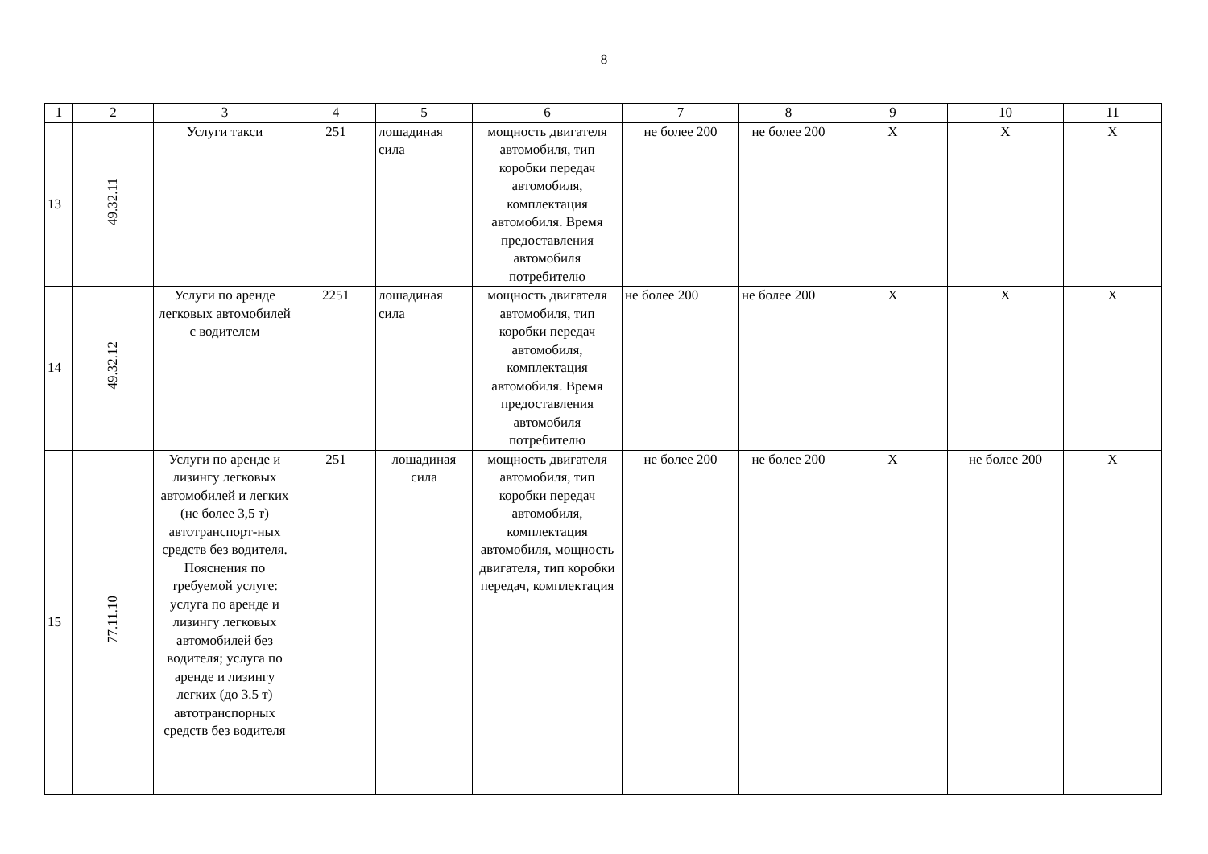8
| 1 | 2 | 3 | 4 | 5 | 6 | 7 | 8 | 9 | 10 | 11 |
| 13 | 49.32.11 | Услуги такси | 251 | лошадиная сила | мощность двигателя автомобиля, тип коробки передач автомобиля, комплектация автомобиля. Время предоставления автомобиля потребителю | не более 200 | не более 200 | X | X | X |
| 14 | 49.32.12 | Услуги по аренде легковых автомобилей с водителем | 2251 | лошадиная сила | мощность двигателя автомобиля, тип коробки передач автомобиля, комплектация автомобиля. Время предоставления автомобиля потребителю | не более 200 | не более 200 | X | X | X |
| 15 | 77.11.10 | Услуги по аренде и лизингу легковых автомобилей и легких (не более 3,5 т) автотранспорт-ных средств без водителя. Пояснения по требуемой услуге: услуга по аренде и лизингу легковых автомобилей без водителя; услуга по аренде и лизингу легких (до 3.5 т) автотранспорных средств без водителя | 251 | лошадиная сила | мощность двигателя автомобиля, тип коробки передач автомобиля, комплектация автомобиля, мощность двигателя, тип коробки передач, комплектация | не более 200 | не более 200 | X | не более 200 | X |